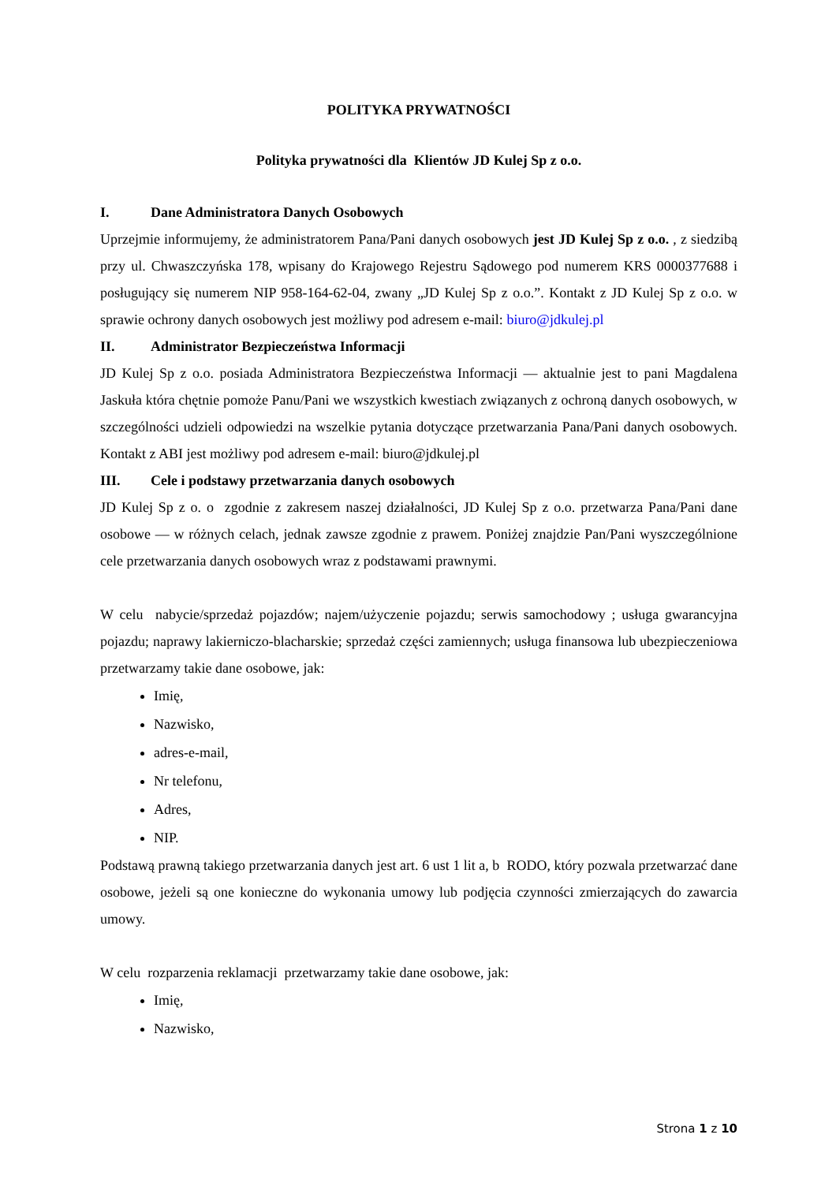POLITYKA PRYWATNOŚCI
Polityka prywatności dla Klientów JD Kulej Sp z o.o.
I. Dane Administratora Danych Osobowych
Uprzejmie informujemy, że administratorem Pana/Pani danych osobowych jest JD Kulej Sp z o.o. , z siedzibą przy ul. Chwaszczyńska 178, wpisany do Krajowego Rejestru Sądowego pod numerem KRS 0000377688 i posługujący się numerem NIP 958-164-62-04, zwany „JD Kulej Sp z o.o.”. Kontakt z JD Kulej Sp z o.o. w sprawie ochrony danych osobowych jest możliwy pod adresem e-mail: biuro@jdkulej.pl
II. Administrator Bezpieczeństwa Informacji
JD Kulej Sp z o.o. posiada Administratora Bezpieczeństwa Informacji — aktualnie jest to pani Magdalena Jaskuła która chętnie pomoże Panu/Pani we wszystkich kwestiach związanych z ochroną danych osobowych, w szczególności udzieli odpowiedzi na wszelkie pytania dotyczące przetwarzania Pana/Pani danych osobowych. Kontakt z ABI jest możliwy pod adresem e-mail: biuro@jdkulej.pl
III. Cele i podstawy przetwarzania danych osobowych
JD Kulej Sp z o. o zgodnie z zakresem naszej działalności, JD Kulej Sp z o.o. przetwarza Pana/Pani dane osobowe — w różnych celach, jednak zawsze zgodnie z prawem. Poniżej znajdzie Pan/Pani wyszczególnione cele przetwarzania danych osobowych wraz z podstawami prawnymi.
W celu nabycie/sprzedaż pojazdów; najem/użyczenie pojazdu; serwis samochodowy ; usługa gwarancyjna pojazdu; naprawy lakierniczo-blacharskie; sprzedaż części zamiennych; usługa finansowa lub ubezpieczeniowa przetwarzamy takie dane osobowe, jak:
Imię,
Nazwisko,
adres-e-mail,
Nr telefonu,
Adres,
NIP.
Podstawą prawną takiego przetwarzania danych jest art. 6 ust 1 lit a, b RODO, który pozwala przetwarzać dane osobowe, jeżeli są one konieczne do wykonania umowy lub podjęcia czynności zmierzających do zawarcia umowy.
W celu rozparzenia reklamacji przetwarzamy takie dane osobowe, jak:
Imię,
Nazwisko,
Strona 1 z 10